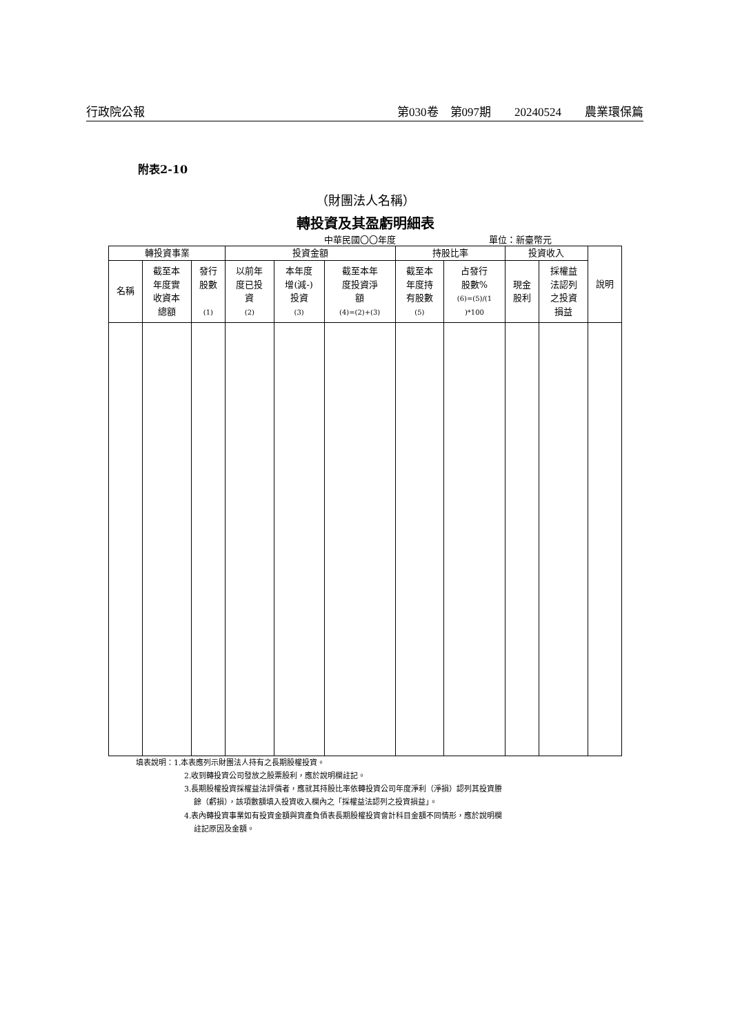行政院公報 第030卷　第097期　　20240524　　農業環保篇
附表2-10
（財團法人名稱）
轉投資及其盈虧明細表
中華民國〇〇年度 單位：新臺幣元
| 轉投資事業 | | | 投資金額 | | | 持股比率 | | 投資收入 | | 說明 |
| --- | --- | --- | --- | --- | --- | --- | --- | --- | --- | --- |
| 名稱 | 截至本 年度實 收資本 總額 | 發行 股數 (1) | 以前年 度已投 資 (2) | 本年度 增(減-) 投資 (3) | 截至本年 度投資淨 額 (4)=(2)+(3) | 截至本 年度持 有股數 (5) | 占發行 股數% (6)=(5)/(1 )*100 | 現金 股利 | 採權益 法認列 之投資 損益 | |
填表說明：1.本表應列示財團法人持有之長期股權投資。
2.收到轉投資公司發放之股票股利，應於說明欄註記。
3.長期股權投資採權益法評價者，應就其持股比率依轉投資公司年度淨利（淨損）認列其投資賸
餘（虧損），該項數額填入投資收入欄內之「採權益法認列之投資損益」。
4.表內轉投資事業如有投資金額與資產負債表長期股權投資會計科目金額不同情形，應於說明欄
註記原因及金額。